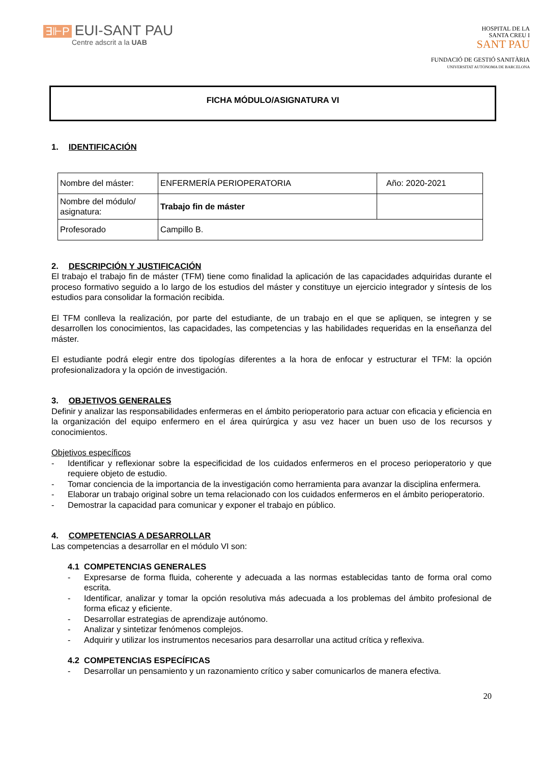∃⊩P EUI-SANT PAU
Centre adscrit a la UAB
HOSPITAL DE LA
SANTA CREU I
SANT PAU
FUNDACIÓ DE GESTIÓ SANITÀRIA
UNIVERSITAT AUTÒNOMA DE BARCELONA
FICHA MÓDULO/ASIGNATURA VI
1. IDENTIFICACIÓN
| Nombre del máster: | ENFERMERÍA PERIOPERATORIA | Año: 2020-2021 |
| Nombre del módulo/ asignatura: | Trabajo fin de máster | |
| Profesorado | Campillo B. | |
2. DESCRIPCIÓN Y JUSTIFICACIÓN
El trabajo el trabajo fin de máster (TFM) tiene como finalidad la aplicación de las capacidades adquiridas durante el proceso formativo seguido a lo largo de los estudios del máster y constituye un ejercicio integrador y síntesis de los estudios para consolidar la formación recibida.
El TFM conlleva la realización, por parte del estudiante, de un trabajo en el que se apliquen, se integren y se desarrollen los conocimientos, las capacidades, las competencias y las habilidades requeridas en la enseñanza del máster.
El estudiante podrá elegir entre dos tipologías diferentes a la hora de enfocar y estructurar el TFM: la opción profesionalizadora y la opción de investigación.
3. OBJETIVOS GENERALES
Definir y analizar las responsabilidades enfermeras en el ámbito perioperatorio para actuar con eficacia y eficiencia en la organización del equipo enfermero en el área quirúrgica y asu vez hacer un buen uso de los recursos y conocimientos.
Objetivos específicos
- Identificar y reflexionar sobre la especificidad de los cuidados enfermeros en el proceso perioperatorio y que requiere objeto de estudio.
- Tomar conciencia de la importancia de la investigación como herramienta para avanzar la disciplina enfermera.
- Elaborar un trabajo original sobre un tema relacionado con los cuidados enfermeros en el ámbito perioperatorio.
- Demostrar la capacidad para comunicar y exponer el trabajo en público.
4. COMPETENCIAS A DESARROLLAR
Las competencias a desarrollar en el módulo VI son:
4.1 COMPETENCIAS GENERALES
- Expresarse de forma fluida, coherente y adecuada a las normas establecidas tanto de forma oral como escrita.
- Identificar, analizar y tomar la opción resolutiva más adecuada a los problemas del ámbito profesional de forma eficaz y eficiente.
- Desarrollar estrategias de aprendizaje autónomo.
- Analizar y sintetizar fenómenos complejos.
- Adquirir y utilizar los instrumentos necesarios para desarrollar una actitud crítica y reflexiva.
4.2 COMPETENCIAS ESPECÍFICAS
- Desarrollar un pensamiento y un razonamiento crítico y saber comunicarlos de manera efectiva.
20